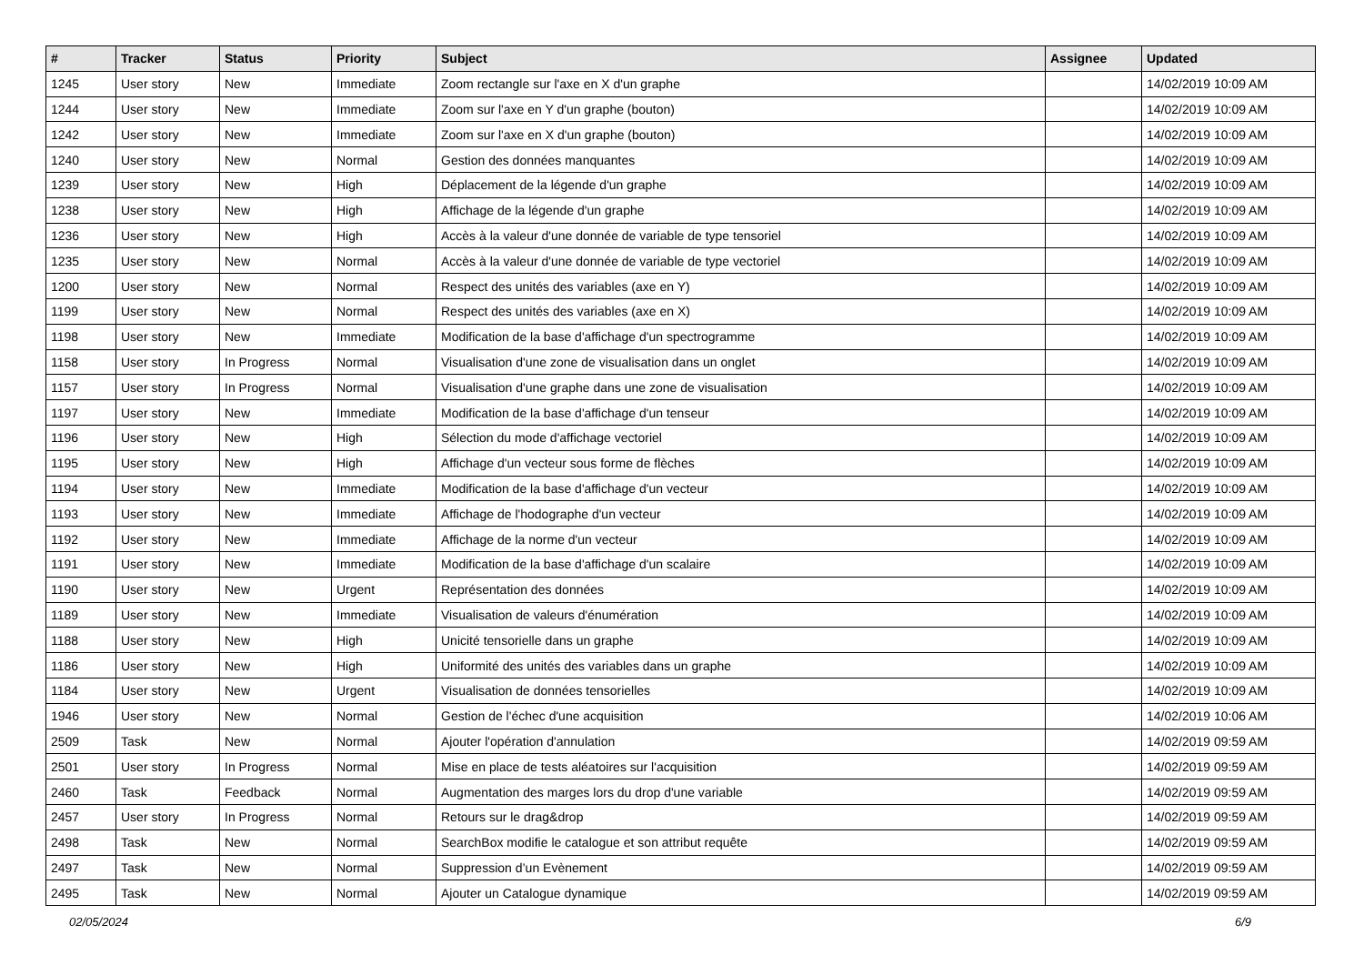| # | Tracker | Status | Priority | Subject | Assignee | Updated |
| --- | --- | --- | --- | --- | --- | --- |
| 1245 | User story | New | Immediate | Zoom rectangle sur l'axe en X d'un graphe | | 14/02/2019 10:09 AM |
| 1244 | User story | New | Immediate | Zoom sur l'axe en Y d'un graphe (bouton) | | 14/02/2019 10:09 AM |
| 1242 | User story | New | Immediate | Zoom sur l'axe en X d'un graphe (bouton) | | 14/02/2019 10:09 AM |
| 1240 | User story | New | Normal | Gestion des données manquantes | | 14/02/2019 10:09 AM |
| 1239 | User story | New | High | Déplacement de la légende d'un graphe | | 14/02/2019 10:09 AM |
| 1238 | User story | New | High | Affichage de la légende d'un graphe | | 14/02/2019 10:09 AM |
| 1236 | User story | New | High | Accès à la valeur d'une donnée de variable de type tensoriel | | 14/02/2019 10:09 AM |
| 1235 | User story | New | Normal | Accès à la valeur d'une donnée de variable de type vectoriel | | 14/02/2019 10:09 AM |
| 1200 | User story | New | Normal | Respect des unités des variables (axe en Y) | | 14/02/2019 10:09 AM |
| 1199 | User story | New | Normal | Respect des unités des variables (axe en X) | | 14/02/2019 10:09 AM |
| 1198 | User story | New | Immediate | Modification de la base d'affichage d'un spectrogramme | | 14/02/2019 10:09 AM |
| 1158 | User story | In Progress | Normal | Visualisation d'une zone de visualisation dans un onglet | | 14/02/2019 10:09 AM |
| 1157 | User story | In Progress | Normal | Visualisation d'une graphe dans une zone de visualisation | | 14/02/2019 10:09 AM |
| 1197 | User story | New | Immediate | Modification de la base d'affichage d'un tenseur | | 14/02/2019 10:09 AM |
| 1196 | User story | New | High | Sélection du mode d'affichage vectoriel | | 14/02/2019 10:09 AM |
| 1195 | User story | New | High | Affichage d'un vecteur sous forme de flèches | | 14/02/2019 10:09 AM |
| 1194 | User story | New | Immediate | Modification de la base d'affichage d'un vecteur | | 14/02/2019 10:09 AM |
| 1193 | User story | New | Immediate | Affichage de l'hodographe d'un vecteur | | 14/02/2019 10:09 AM |
| 1192 | User story | New | Immediate | Affichage de la norme d'un vecteur | | 14/02/2019 10:09 AM |
| 1191 | User story | New | Immediate | Modification de la base d'affichage d'un scalaire | | 14/02/2019 10:09 AM |
| 1190 | User story | New | Urgent | Représentation des données | | 14/02/2019 10:09 AM |
| 1189 | User story | New | Immediate | Visualisation de valeurs d'énumération | | 14/02/2019 10:09 AM |
| 1188 | User story | New | High | Unicité tensorielle dans un graphe | | 14/02/2019 10:09 AM |
| 1186 | User story | New | High | Uniformité des unités des variables dans un graphe | | 14/02/2019 10:09 AM |
| 1184 | User story | New | Urgent | Visualisation de données tensorielles | | 14/02/2019 10:09 AM |
| 1946 | User story | New | Normal | Gestion de l'échec d'une acquisition | | 14/02/2019 10:06 AM |
| 2509 | Task | New | Normal | Ajouter l'opération d'annulation | | 14/02/2019 09:59 AM |
| 2501 | User story | In Progress | Normal | Mise en place de tests aléatoires sur l'acquisition | | 14/02/2019 09:59 AM |
| 2460 | Task | Feedback | Normal | Augmentation des marges lors du drop d'une variable | | 14/02/2019 09:59 AM |
| 2457 | User story | In Progress | Normal | Retours sur le drag&drop | | 14/02/2019 09:59 AM |
| 2498 | Task | New | Normal | SearchBox modifie le catalogue et son attribut requête | | 14/02/2019 09:59 AM |
| 2497 | Task | New | Normal | Suppression d’un Evènement | | 14/02/2019 09:59 AM |
| 2495 | Task | New | Normal | Ajouter un Catalogue dynamique | | 14/02/2019 09:59 AM |
02/05/2024 6/9